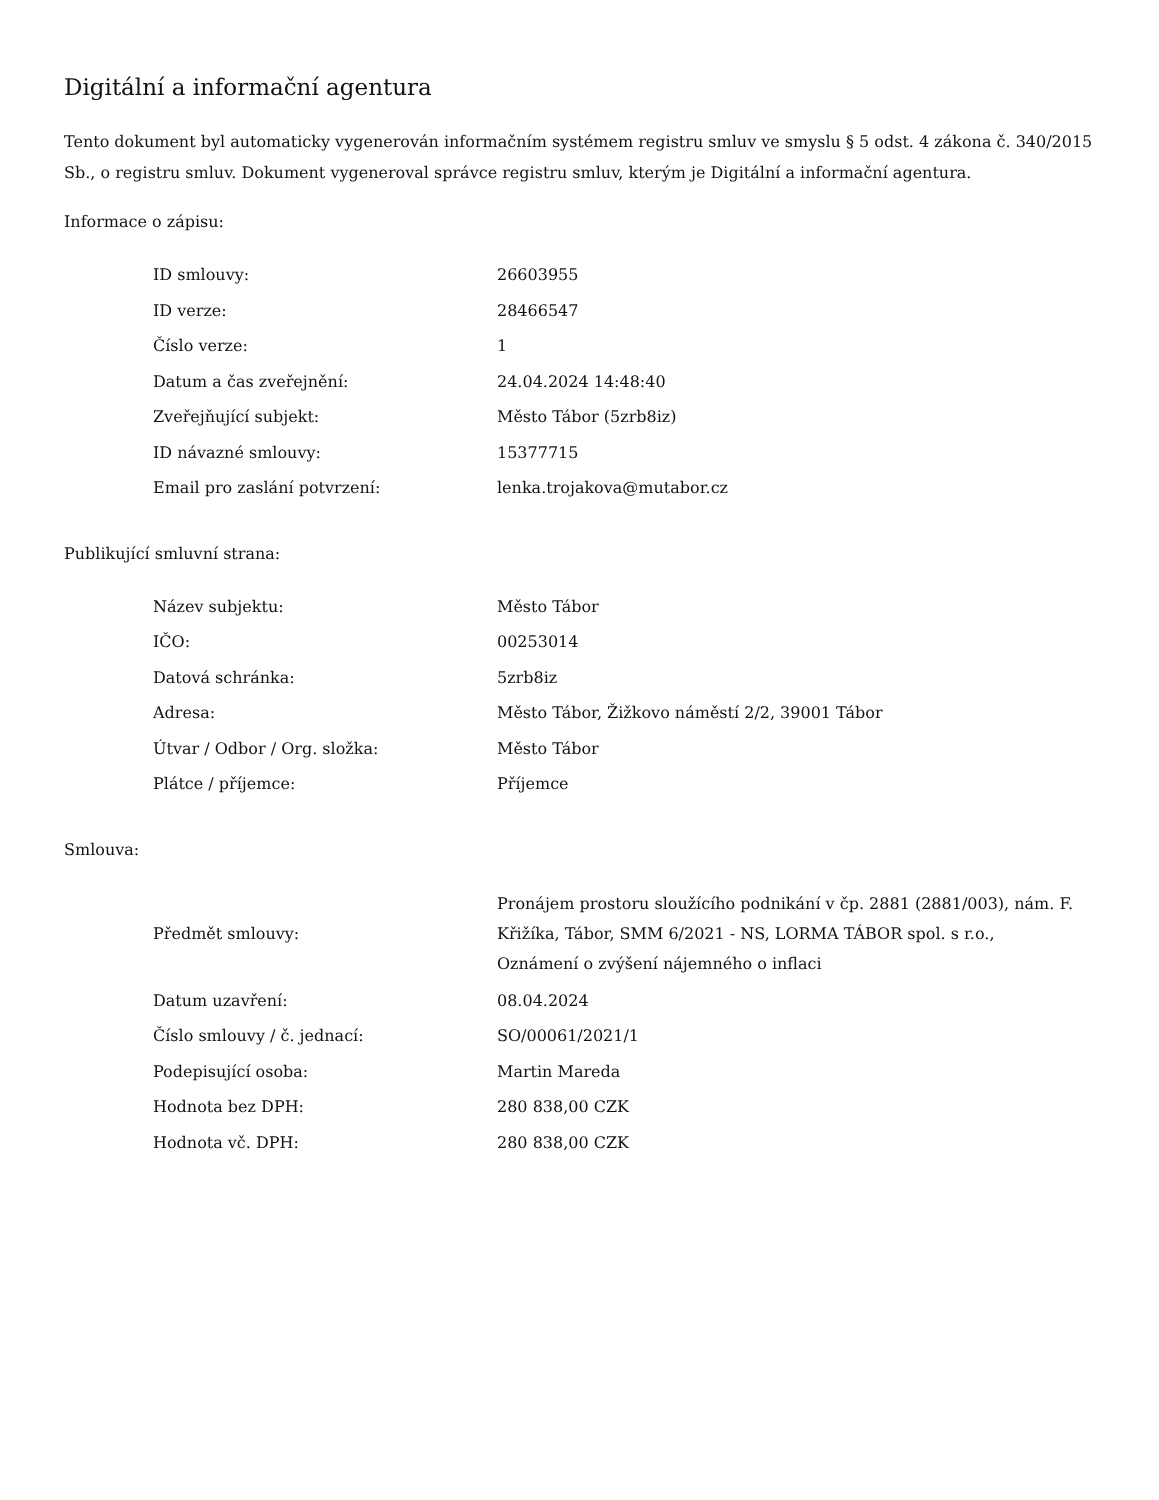Digitální a informační agentura
Tento dokument byl automaticky vygenerován informačním systémem registru smluv ve smyslu § 5 odst. 4 zákona č. 340/2015 Sb., o registru smluv. Dokument vygeneroval správce registru smluv, kterým je Digitální a informační agentura.
Informace o zápisu:
| ID smlouvy: | 26603955 |
| ID verze: | 28466547 |
| Číslo verze: | 1 |
| Datum a čas zveřejnění: | 24.04.2024 14:48:40 |
| Zveřejňující subjekt: | Město Tábor (5zrb8iz) |
| ID návazné smlouvy: | 15377715 |
| Email pro zaslání potvrzení: | lenka.trojakova@mutabor.cz |
Publikující smluvní strana:
| Název subjektu: | Město Tábor |
| IČO: | 00253014 |
| Datová schránka: | 5zrb8iz |
| Adresa: | Město Tábor, Žižkovo náměstí 2/2, 39001 Tábor |
| Útvar / Odbor / Org. složka: | Město Tábor |
| Plátce / příjemce: | Příjemce |
Smlouva:
| Předmět smlouvy: | Pronájem prostoru sloužícího podnikání v čp. 2881 (2881/003), nám. F. Křižíka, Tábor, SMM 6/2021 - NS, LORMA TÁBOR spol. s r.o., Oznámení o zvýšení nájemného o inflaci |
| Datum uzavření: | 08.04.2024 |
| Číslo smlouvy / č. jednací: | SO/00061/2021/1 |
| Podepisující osoba: | Martin Mareda |
| Hodnota bez DPH: | 280 838,00 CZK |
| Hodnota vč. DPH: | 280 838,00 CZK |